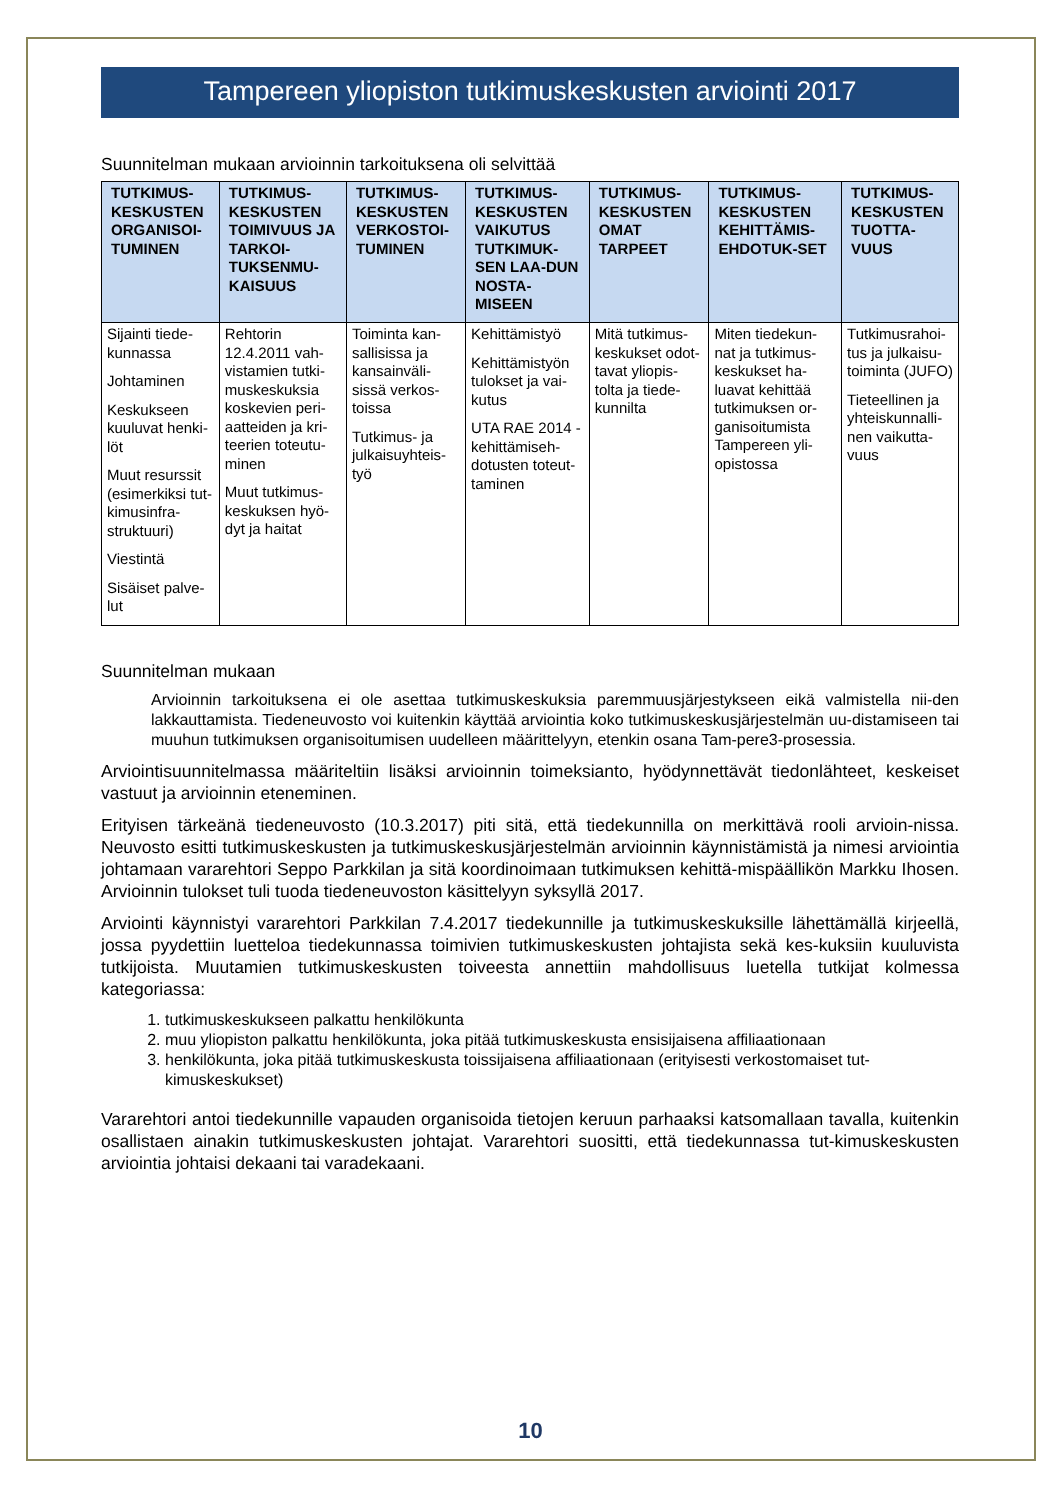Tampereen yliopiston tutkimuskeskusten arviointi 2017
Suunnitelman mukaan arvioinnin tarkoituksena oli selvittää
| TUTKIMUS-KESKUSTEN ORGANISOI-TUMINEN | TUTKIMUS-KESKUSTEN TOIMIVUUS JA TARKOI-TUKSENMU-KAISUUS | TUTKIMUS-KESKUSTEN VERKOSTOI-TUMINEN | TUTKIMUS-KESKUSTEN VAIKUTUS TUTKIMUK-SEN LAA-DUN NOSTA-MISEEN | TUTKIMUS-KESKUSTEN OMAT TARPEET | TUTKIMUS-KESKUSTEN KEHITTÄMIS-EHDOTUK-SET | TUTKIMUS-KESKUSTEN TUOTTA-VUUS |
| --- | --- | --- | --- | --- | --- | --- |
| Sijainti tiede-kunnassa Johtaminen Keskukseen kuuluvat henki-löt Muut resurssit (esimerkiksi tut-kimusinfra-struktuuri) Viestintä Sisäiset palve-lut | Rehtorin 12.4.2011 vah-vistamien tutki-muskeskuksia koskevien peri-aatteiden ja kri-teerien toteutu-minen Muut tutkimus-keskuksen hyö-dyt ja haitat | Toiminta kan-sallisissa ja kansainväli-sissä verkos-toissa Tutkimus- ja julkaisuyhteis-työ | Kehittämistyö Kehittämistyön tulokset ja vai-kutus UTA RAE 2014 -kehittämiseh-dotusten toteut-taminen | Mitä tutkimus-keskukset odot-tavat yliopis-tolta ja tiede-kunnilta | Miten tiedekun-nat ja tutkimus-keskukset ha-luavat kehittää tutkimuksen or-ganisoitumista Tampereen yli-opistossa | Tutkimusrahoi-tus ja julkaisu-toiminta (JUFO) Tieteellinen ja yhteiskunnalli-nen vaikutta-vuus |
Suunnitelman mukaan
Arvioinnin tarkoituksena ei ole asettaa tutkimuskeskuksia paremmuusjärjestykseen eikä valmistella nii-den lakkauttamista. Tiedeneuvosto voi kuitenkin käyttää arviointia koko tutkimuskeskusjärjestelmän uu-distamiseen tai muuhun tutkimuksen organisoitumisen uudelleen määrittelyyn, etenkin osana Tam-pere3-prosessia.
Arviointisuunnitelmassa määriteltiin lisäksi arvioinnin toimeksianto, hyödynnettävät tiedonlähteet, keskeiset vastuut ja arvioinnin eteneminen.
Erityisen tärkeänä tiedeneuvosto (10.3.2017) piti sitä, että tiedekunnilla on merkittävä rooli arvioin-nissa. Neuvosto esitti tutkimuskeskusten ja tutkimuskeskusjärjestelmän arvioinnin käynnistämistä ja nimesi arviointia johtamaan vararehtori Seppo Parkkilan ja sitä koordinoimaan tutkimuksen kehittä-mispäällikön Markku Ihosen. Arvioinnin tulokset tuli tuoda tiedeneuvoston käsittelyyn syksyllä 2017.
Arviointi käynnistyi vararehtori Parkkilan 7.4.2017 tiedekunnille ja tutkimuskeskuksille lähettämällä kirjeellä, jossa pyydettiin luetteloa tiedekunnassa toimivien tutkimuskeskusten johtajista sekä kes-kuksiin kuuluvista tutkijoista. Muutamien tutkimuskeskusten toiveesta annettiin mahdollisuus luetella tutkijat kolmessa kategoriassa:
1. tutkimuskeskukseen palkattu henkilökunta
2. muu yliopiston palkattu henkilökunta, joka pitää tutkimuskeskusta ensisijaisena affiliaationaan
3. henkilökunta, joka pitää tutkimuskeskusta toissijaisena affiliaationaan (erityisesti verkostomaiset tut-kimuskeskukset)
Vararehtori antoi tiedekunnille vapauden organisoida tietojen keruun parhaaksi katsomallaan tavalla, kuitenkin osallistaen ainakin tutkimuskeskusten johtajat. Vararehtori suositti, että tiedekunnassa tut-kimuskeskusten arviointia johtaisi dekaani tai varadekaani.
10